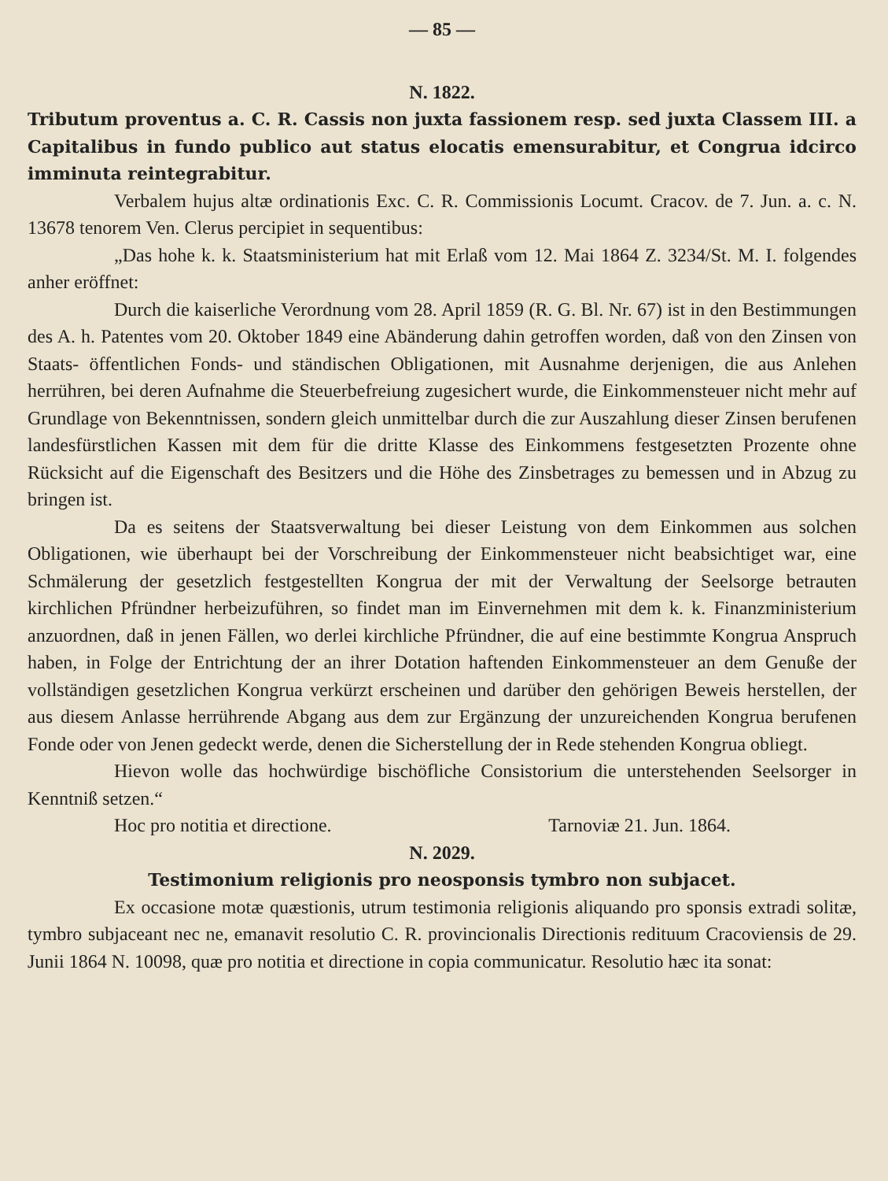— 85 —
N. 1822.
Tributum proventus a. C. R. Cassis non juxta fassionem resp. sed juxta Classem III. a Capitalibus in fundo publico aut status elocatis emensurabitur, et Congrua idcirco imminuta reintegrabitur.
Verbalem hujus altæ ordinationis Exc. C. R. Commissionis Locumt. Cracov. de 7. Jun. a. c. N. 13678 tenorem Ven. Clerus percipiet in sequentibus:
„Das hohe k. k. Staatsministerium hat mit Erlaß vom 12. Mai 1864 Z. 3234/St. M. I. folgendes anher eröffnet:
Durch die kaiserliche Verordnung vom 28. April 1859 (R. G. Bl. Nr. 67) ist in den Bestimmungen des A. h. Patentes vom 20. Oktober 1849 eine Abänderung dahin getroffen worden, daß von den Zinsen von Staats- öffentlichen Fonds- und ständischen Obligationen, mit Ausnahme derjenigen, die aus Anlehen herrühren, bei deren Aufnahme die Steuerbefreiung zugesichert wurde, die Einkommensteuer nicht mehr auf Grundlage von Bekenntnissen, sondern gleich unmittelbar durch die zur Auszahlung dieser Zinsen berufenen landesfürstlichen Kassen mit dem für die dritte Klasse des Einkommens festgesetzten Prozente ohne Rücksicht auf die Eigenschaft des Besitzers und die Höhe des Zinsbetrages zu bemessen und in Abzug zu bringen ist.
Da es seitens der Staatsverwaltung bei dieser Leistung von dem Einkommen aus solchen Obligationen, wie überhaupt bei der Vorschreibung der Einkommensteuer nicht beabsichtiget war, eine Schmälerung der gesetzlich festgestellten Kongrua der mit der Verwaltung der Seelsorge betrauten kirchlichen Pfründner herbeizuführen, so findet man im Einvernehmen mit dem k. k. Finanzministerium anzuordnen, daß in jenen Fällen, wo derlei kirchliche Pfründner, die auf eine bestimmte Kongrua Anspruch haben, in Folge der Entrichtung der an ihrer Dotation haftenden Einkommensteuer an dem Genuße der vollständigen gesetzlichen Kongrua verkürzt erscheinen und darüber den gehörigen Beweis herstellen, der aus diesem Anlasse herrührende Abgang aus dem zur Ergänzung der unzureichenden Kongrua berufenen Fonde oder von Jenen gedeckt werde, denen die Sicherstellung der in Rede stehenden Kongrua obliegt.
Hievon wolle das hochwürdige bischöfliche Consistorium die unterstehenden Seelsorger in Kenntniß setzen.“
Hoc pro notitia et directione. Tarnoviæ 21. Jun. 1864.
N. 2029.
Testimonium religionis pro neosponsis tymbro non subjacet.
Ex occasione motæ quæstionis, utrum testimonia religionis aliquando pro sponsis extradi solitæ, tymbro subjaceant nec ne, emanavit resolutio C. R. provincionalis Directionis redituum Cracoviensis de 29. Junii 1864 N. 10098, quæ pro notitia et directione in copia communicatur. Resolutio hæc ita sonat: